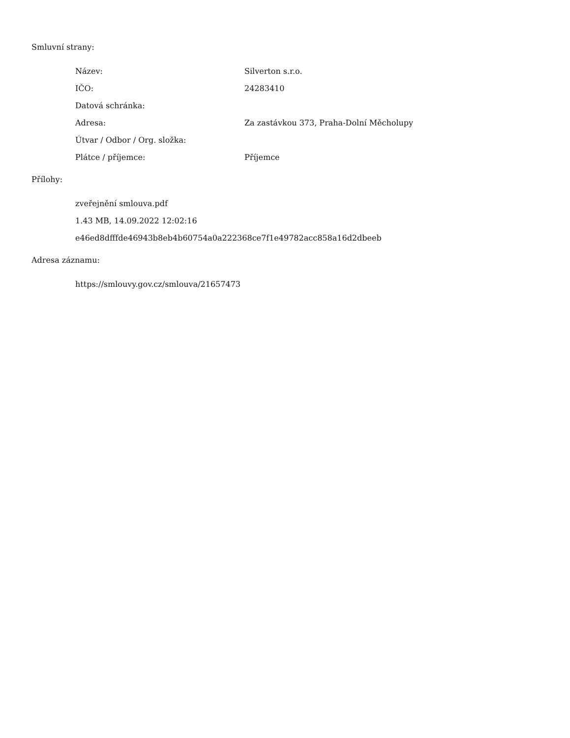Smluvní strany:
| Název: | Silverton s.r.o. |
| IČO: | 24283410 |
| Datová schránka: | |
| Adresa: | Za zastávkou 373, Praha-Dolní Měcholupy |
| Útvar / Odbor / Org. složka: | |
| Plátce / příjemce: | Příjemce |
Přílohy:
| zveřejnění smlouva.pdf |
| 1.43 MB, 14.09.2022 12:02:16 |
| e46ed8dfffde46943b8eb4b60754a0a222368ce7f1e49782acc858a16d2dbeeb |
Adresa záznamu:
| https://smlouvy.gov.cz/smlouva/21657473 |